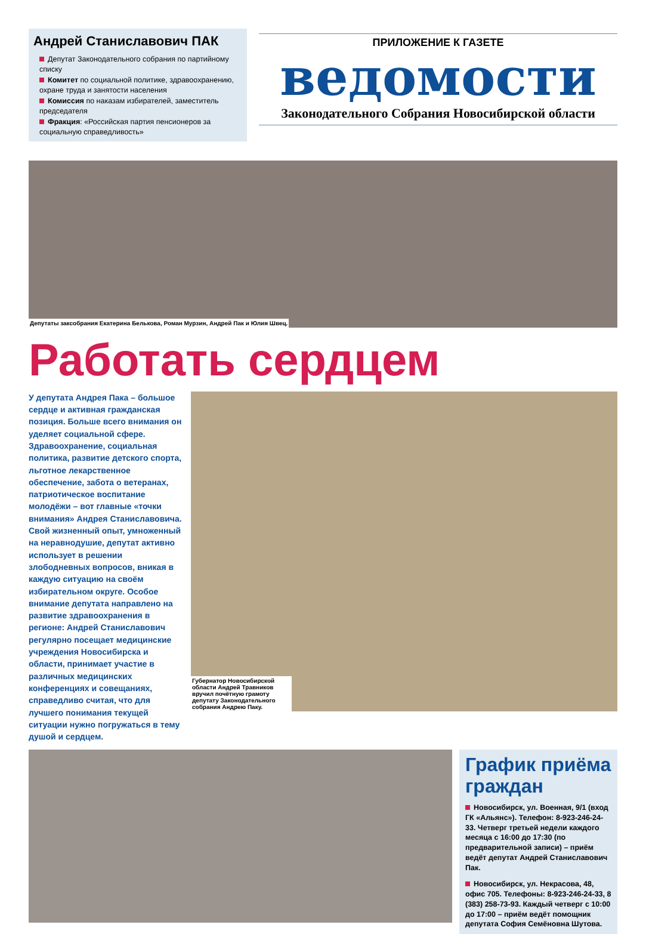Андрей Станиславович ПАК
Депутат Законодательного собрания по партийному списку
Комитет по социальной политике, здравоохранению, охране труда и занятости населения
Комиссия по наказам избирателей, заместитель председателя
Фракция: «Российская партия пенсионеров за социальную справедливость»
ПРИЛОЖЕНИЕ К ГАЗЕТЕ
ведомости
Законодательного Собрания Новосибирской области
Депутаты заксобрания Екатерина Белькова, Роман Мурзин, Андрей Пак и Юлия Швец.
Работать сердцем
У депутата Андрея Пака – большое сердце и активная гражданская позиция. Больше всего внимания он уделяет социальной сфере. Здравоохранение, социальная политика, развитие детского спорта, льготное лекарственное обеспечение, забота о ветеранах, патриотическое воспитание молодёжи – вот главные «точки внимания» Андрея Станиславовича. Свой жизненный опыт, умноженный на неравнодушие, депутат активно использует в решении злободневных вопросов, вникая в каждую ситуацию на своём избирательном округе. Особое внимание депутата направлено на развитие здравоохранения в регионе: Андрей Станиславович регулярно посещает медицинские учреждения Новосибирска и области, принимает участие в различных медицинских конференциях и совещаниях, справедливо считая, что для лучшего понимания текущей ситуации нужно погружаться в тему душой и сердцем.
Губернатор Новосибирской области Андрей Травников вручил почётную грамоту депутату Законодательного собрания Андрею Паку.
График приёма граждан
Новосибирск, ул. Военная, 9/1 (вход ГК «Альянс»). Телефон: 8-923-246-24-33. Четверг третьей недели каждого месяца с 16:00 до 17:30 (по предварительной записи) – приём ведёт депутат Андрей Станиславович Пак.
Новосибирск, ул. Некрасова, 48, офис 705. Телефоны: 8-923-246-24-33, 8 (383) 258-73-93. Каждый четверг с 10:00 до 17:00 – приём ведёт помощник депутата София Семёновна Шутова.